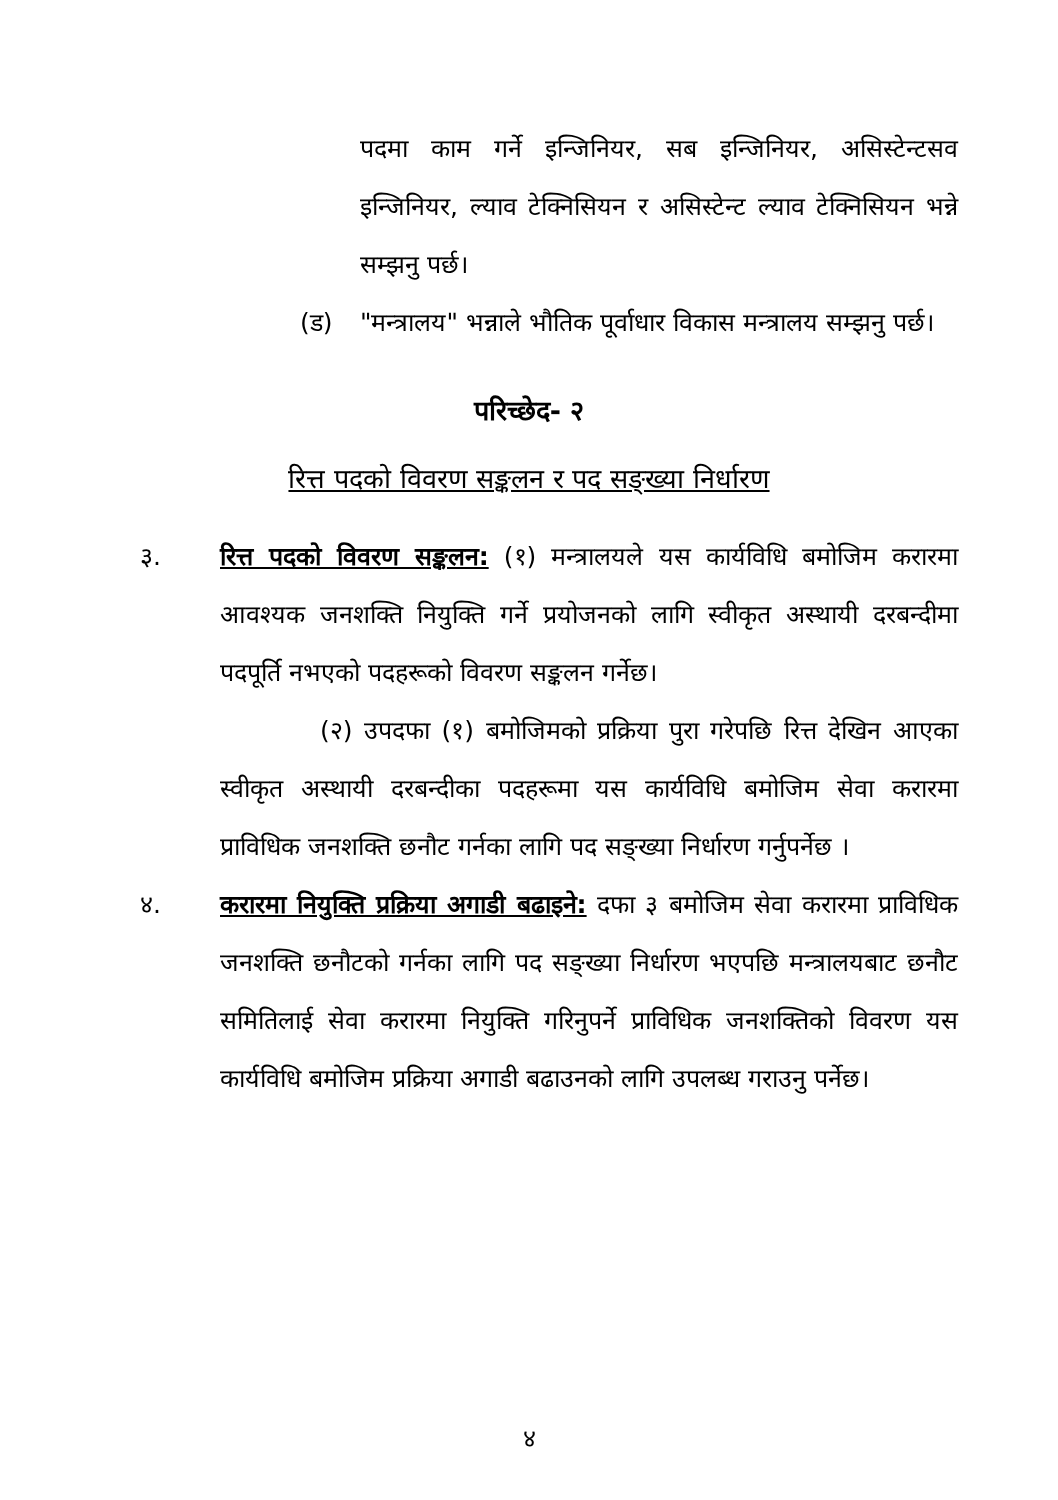पदमा काम गर्ने इन्जिनियर, सब इन्जिनियर, असिस्टेन्टसव इन्जिनियर, ल्याव टेक्निसियन र असिस्टेन्ट ल्याव टेक्निसियन भन्ने सम्झनु पर्छ।
(ड) "मन्त्रालय" भन्नाले भौतिक पूर्वाधार विकास मन्त्रालय सम्झनु पर्छ।
परिच्छेद- २
रित्त पदको विवरण सङ्कलन र पद सङ्ख्या निर्धारण
३. रित्त पदको विवरण सङ्कलन: (१) मन्त्रालयले यस कार्यविधि बमोजिम करारमा आवश्यक जनशक्ति नियुक्ति गर्ने प्रयोजनको लागि स्वीकृत अस्थायी दरबन्दीमा पदपूर्ति नभएको पदहरूको विवरण सङ्कलन गर्नेछ।
(२) उपदफा (१) बमोजिमको प्रक्रिया पुरा गरेपछि रित्त देखिन आएका स्वीकृत अस्थायी दरबन्दीका पदहरूमा यस कार्यविधि बमोजिम सेवा करारमा प्राविधिक जनशक्ति छनौट गर्नका लागि पद सङ्ख्या निर्धारण गर्नुपर्नेछ ।
४. करारमा नियुक्ति प्रक्रिया अगाडी बढाइने: दफा ३ बमोजिम सेवा करारमा प्राविधिक जनशक्ति छनौटको गर्नका लागि पद सङ्ख्या निर्धारण भएपछि मन्त्रालयबाट छनौट समितिलाई सेवा करारमा नियुक्ति गरिनुपर्ने प्राविधिक जनशक्तिको विवरण यस कार्यविधि बमोजिम प्रक्रिया अगाडी बढाउनको लागि उपलब्ध गराउनु पर्नेछ।
४